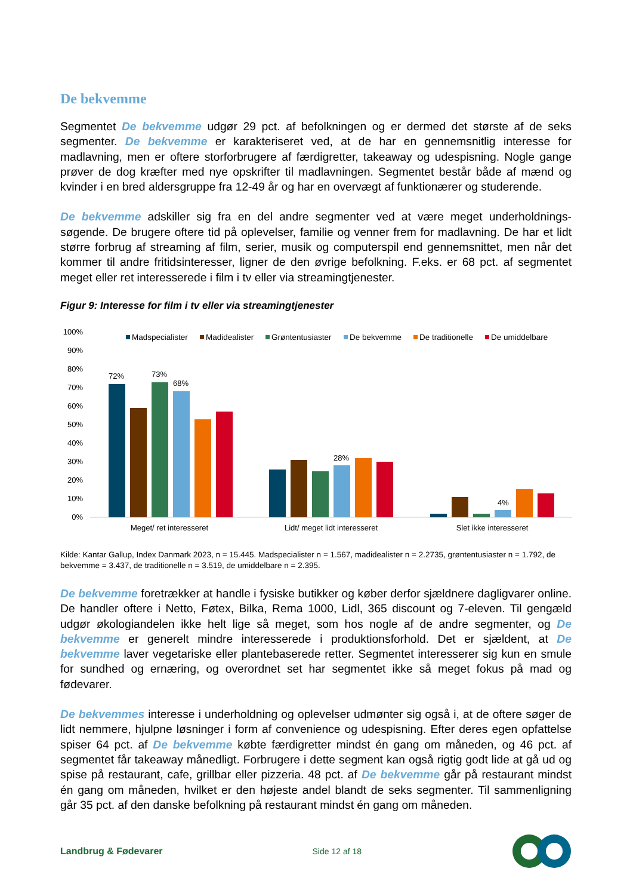De bekvemme
Segmentet De bekvemme udgør 29 pct. af befolkningen og er dermed det største af de seks segmenter. De bekvemme er karakteriseret ved, at de har en gennemsnitlig interesse for madlavning, men er oftere storforbrugere af færdigretter, takeaway og udespisning. Nogle gange prøver de dog kræfter med nye opskrifter til madlavningen. Segmentet består både af mænd og kvinder i en bred aldersgruppe fra 12-49 år og har en overvægt af funktionærer og studerende.
De bekvemme adskiller sig fra en del andre segmenter ved at være meget underholdnings-søgende. De brugere oftere tid på oplevelser, familie og venner frem for madlavning. De har et lidt større forbrug af streaming af film, serier, musik og computerspil end gennemsnittet, men når det kommer til andre fritidsinteresser, ligner de den øvrige befolkning. F.eks. er 68 pct. af segmentet meget eller ret interesserede i film i tv eller via streamingtjenester.
Figur 9: Interesse for film i tv eller via streamingtjenester
100%
90%
80%
70%
60%
50%
40%
30%
20%
10%
0%
Madspecialister
Madidealister
Grøntentusiaster
De bekvemme
De traditionelle
De umiddelbare
72%
73%
68%
28%
4%
Meget/ ret interesseret
Lidt/ meget lidt interesseret
Slet ikke interesseret
Kilde: Kantar Gallup, Index Danmark 2023, n = 15.445. Madspecialister n = 1.567, madidealister n = 2.2735, grøntentusiaster n = 1.792, de bekvemme = 3.437, de traditionelle n = 3.519, de umiddelbare n = 2.395.
De bekvemme foretrækker at handle i fysiske butikker og køber derfor sjældnere dagligvarer online. De handler oftere i Netto, Føtex, Bilka, Rema 1000, Lidl, 365 discount og 7-eleven. Til gengæld udgør økologiandelen ikke helt lige så meget, som hos nogle af de andre segmenter, og De bekvemme er generelt mindre interesserede i produktionsforhold. Det er sjældent, at De bekvemme laver vegetariske eller plantebaserede retter. Segmentet interesserer sig kun en smule for sundhed og ernæring, og overordnet set har segmentet ikke så meget fokus på mad og fødevarer.
De bekvemmes interesse i underholdning og oplevelser udmønter sig også i, at de oftere søger de lidt nemmere, hjulpne løsninger i form af convenience og udespisning. Efter deres egen opfattelse spiser 64 pct. af De bekvemme købte færdigretter mindst én gang om måneden, og 46 pct. af segmentet får takeaway månedligt. Forbrugere i dette segment kan også rigtig godt lide at gå ud og spise på restaurant, cafe, grillbar eller pizzeria. 48 pct. af De bekvemme går på restaurant mindst én gang om måneden, hvilket er den højeste andel blandt de seks segmenter. Til sammenligning går 35 pct. af den danske befolkning på restaurant mindst én gang om måneden.
Landbrug & Fødevarer Side 12 af 18